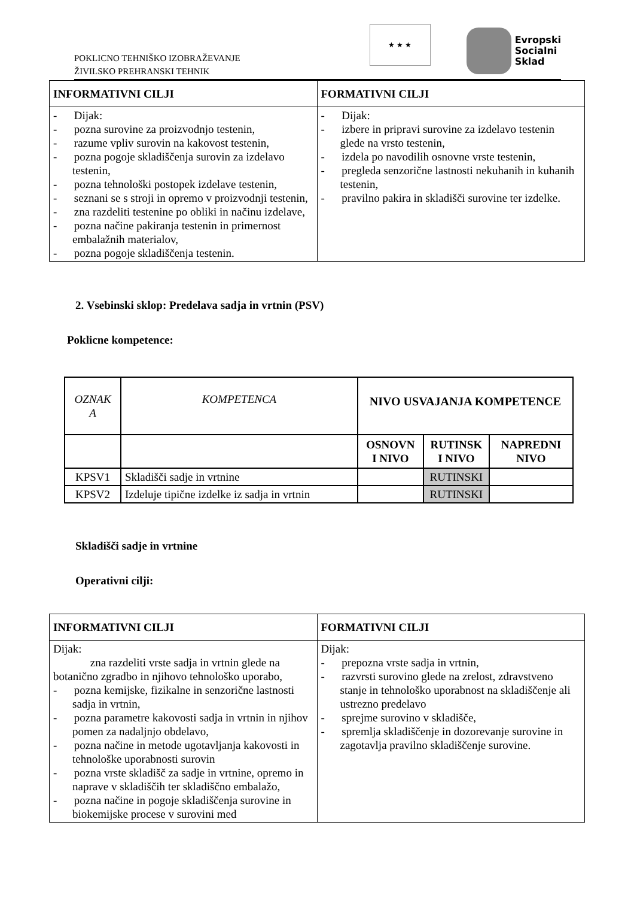POKLICNO TEHNIŠKO IZOBRAŽEVANJE
ŽIVILSKO PREHRANSKI TEHNIK
★ ★ ★
Evropski
Socialni
Sklad
| INFORMATIVNI CILJI | FORMATIVNI CILJI |
| --- | --- |
| - Dijak: - pozna surovine za proizvodnjo testenin, - razume vpliv surovin na kakovost testenin, - pozna pogoje skladiščenja surovin za izdelavo testenin, - pozna tehnološki postopek izdelave testenin, - seznani se s stroji in opremo v proizvodnji testenin, - zna razdeliti testenine po obliki in načinu izdelave, - pozna načine pakiranja testenin in primernost embalažnih materialov, - pozna pogoje skladiščenja testenin. | - Dijak: - izbere in pripravi surovine za izdelavo testenin glede na vrsto testenin, - izdela po navodilih osnovne vrste testenin, - pregleda senzorične lastnosti nekuhanih in kuhanih testenin, - pravilno pakira in skladišči surovine ter izdelke. |
2. Vsebinski sklop: Predelava sadja in vrtnin (PSV)
Poklicne kompetence:
| OZNAK A | KOMPETENCA | NIVO USVAJANJA KOMPETENCE | | |
| | | OSNOVN I NIVO | RUTINSK I NIVO | NAPREDNI NIVO |
| KPSV1 | Skladišči sadje in vrtnine | | RUTINSKI | |
| KPSV2 | Izdeluje tipične izdelke iz sadja in vrtnin | | RUTINSKI | |
Skladišči sadje in vrtnine
Operativni cilji:
| INFORMATIVNI CILJI | FORMATIVNI CILJI |
| --- | --- |
| Dijak: zna razdeliti vrste sadja in vrtnin glede na botanično zgradbo in njihovo tehnološko uporabo, - pozna kemijske, fizikalne in senzorične lastnosti sadja in vrtnin, - pozna parametre kakovosti sadja in vrtnin in njihov pomen za nadaljnjo obdelavo, - pozna načine in metode ugotavljanja kakovosti in tehnološke uporabnosti surovin - pozna vrste skladišč za sadje in vrtnine, opremo in naprave v skladiščih ter skladiščno embalažo, - pozna načine in pogoje skladiščenja surovine in biokemijske procese v surovini med | Dijak: - prepozna vrste sadja in vrtnin, - razvrsti surovino glede na zrelost, zdravstveno stanje in tehnološko uporabnost na skladiščenje ali ustrezno predelavo - sprejme surovino v skladišče, - spremlja skladiščenje in dozorevanje surovine in zagotavlja pravilno skladiščenje surovine. |